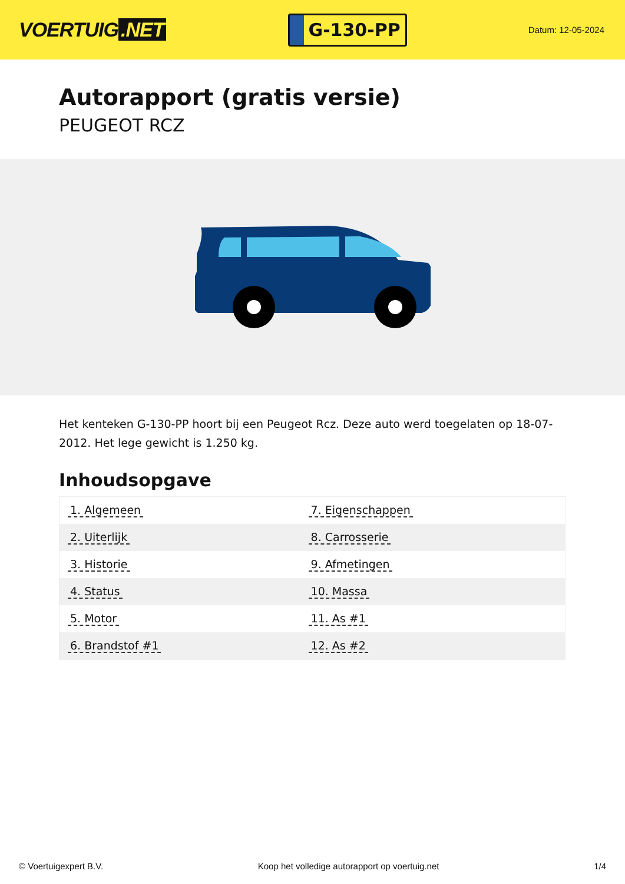VOERTUIG.NET
G-130-PP
Datum: 12-05-2024
Autorapport (gratis versie)
PEUGEOT RCZ
Het kenteken G-130-PP hoort bij een Peugeot Rcz. Deze auto werd toegelaten op 18-07-2012. Het lege gewicht is 1.250 kg.
Inhoudsopgave
| 1. Algemeen | 7. Eigenschappen |
| 2. Uiterlijk | 8. Carrosserie |
| 3. Historie | 9. Afmetingen |
| 4. Status | 10. Massa |
| 5. Motor | 11. As #1 |
| 6. Brandstof #1 | 12. As #2 |
© Voertuigexpert B.V. Koop het volledige autorapport op voertuig.net 1/4